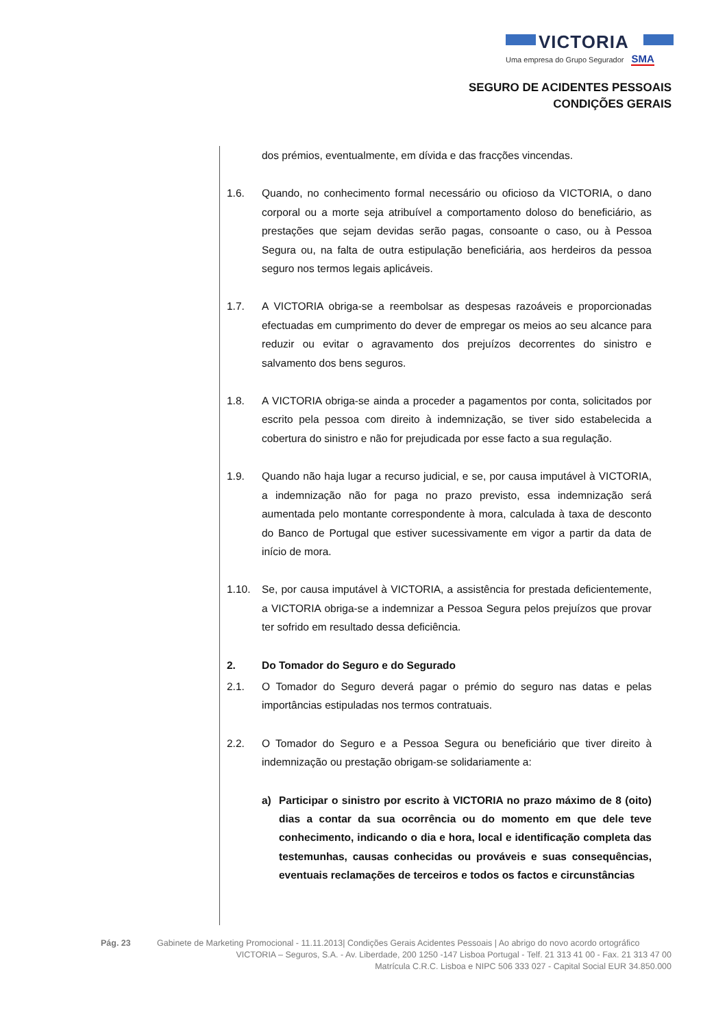VICTORIA
Uma empresa do Grupo Segurador SMA
SEGURO DE ACIDENTES PESSOAIS
CONDIÇÕES GERAIS
dos prémios, eventualmente, em dívida e das fracções vincendas.
1.6. Quando, no conhecimento formal necessário ou oficioso da VICTORIA, o dano corporal ou a morte seja atribuível a comportamento doloso do beneficiário, as prestações que sejam devidas serão pagas, consoante o caso, ou à Pessoa Segura ou, na falta de outra estipulação beneficiária, aos herdeiros da pessoa seguro nos termos legais aplicáveis.
1.7. A VICTORIA obriga-se a reembolsar as despesas razoáveis e proporcionadas efectuadas em cumprimento do dever de empregar os meios ao seu alcance para reduzir ou evitar o agravamento dos prejuízos decorrentes do sinistro e salvamento dos bens seguros.
1.8. A VICTORIA obriga-se ainda a proceder a pagamentos por conta, solicitados por escrito pela pessoa com direito à indemnização, se tiver sido estabelecida a cobertura do sinistro e não for prejudicada por esse facto a sua regulação.
1.9. Quando não haja lugar a recurso judicial, e se, por causa imputável à VICTORIA, a indemnização não for paga no prazo previsto, essa indemnização será aumentada pelo montante correspondente à mora, calculada à taxa de desconto do Banco de Portugal que estiver sucessivamente em vigor a partir da data de início de mora.
1.10. Se, por causa imputável à VICTORIA, a assistência for prestada deficientemente, a VICTORIA obriga-se a indemnizar a Pessoa Segura pelos prejuízos que provar ter sofrido em resultado dessa deficiência.
2. Do Tomador do Seguro e do Segurado
2.1. O Tomador do Seguro deverá pagar o prémio do seguro nas datas e pelas importâncias estipuladas nos termos contratuais.
2.2. O Tomador do Seguro e a Pessoa Segura ou beneficiário que tiver direito à indemnização ou prestação obrigam-se solidariamente a:
a) Participar o sinistro por escrito à VICTORIA no prazo máximo de 8 (oito) dias a contar da sua ocorrência ou do momento em que dele teve conhecimento, indicando o dia e hora, local e identificação completa das testemunhas, causas conhecidas ou prováveis e suas consequências, eventuais reclamações de terceiros e todos os factos e circunstâncias
Pág. 23 Gabinete de Marketing Promocional - 11.11.2013| Condições Gerais Acidentes Pessoais | Ao abrigo do novo acordo ortográfico
VICTORIA – Seguros, S.A. - Av. Liberdade, 200 1250 -147 Lisboa Portugal - Telf. 21 313 41 00 - Fax. 21 313 47 00
Matrícula C.R.C. Lisboa e NIPC 506 333 027 - Capital Social EUR 34.850.000